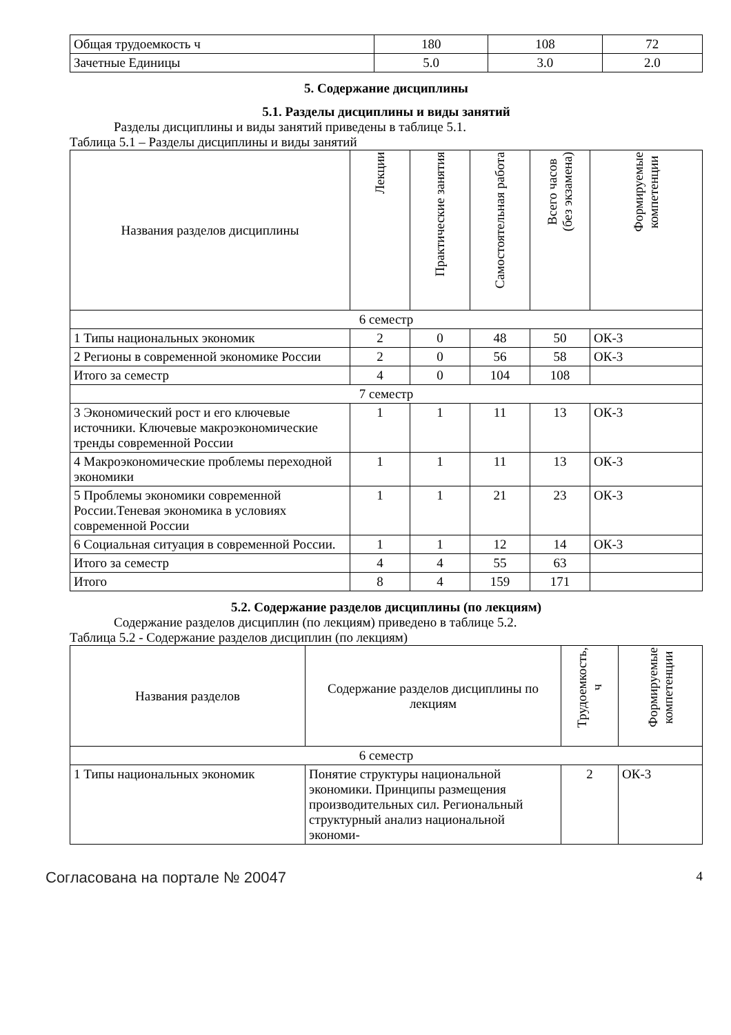| Общая трудоемкость ч | 180 | 108 | 72 |
| Зачетные Единицы | 5.0 | 3.0 | 2.0 |
5. Содержание дисциплины
5.1. Разделы дисциплины и виды занятий
Разделы дисциплины и виды занятий приведены в таблице 5.1.
Таблица 5.1 – Разделы дисциплины и виды занятий
| Названия разделов дисциплины | Лекции | Практические занятия | Самостоятельная работа | Всего часов (без экзамена) | Формируемые компетенции |
| --- | --- | --- | --- | --- | --- |
| 6 семестр | | | | | |
| 1 Типы национальных экономик | 2 | 0 | 48 | 50 | ОК-3 |
| 2 Регионы в современной экономике России | 2 | 0 | 56 | 58 | ОК-3 |
| Итого за семестр | 4 | 0 | 104 | 108 | |
| 7 семестр | | | | | |
| 3 Экономический рост и его ключевые источники. Ключевые макроэкономические тренды современной России | 1 | 1 | 11 | 13 | ОК-3 |
| 4 Макроэкономические проблемы переходной экономики | 1 | 1 | 11 | 13 | ОК-3 |
| 5 Проблемы экономики современной России.Теневая экономика в условиях современной России | 1 | 1 | 21 | 23 | ОК-3 |
| 6 Социальная ситуация в современной России. | 1 | 1 | 12 | 14 | ОК-3 |
| Итого за семестр | 4 | 4 | 55 | 63 | |
| Итого | 8 | 4 | 159 | 171 | |
5.2. Содержание разделов дисциплины (по лекциям)
Содержание разделов дисциплин (по лекциям) приведено в таблице 5.2.
Таблица 5.2 - Содержание разделов дисциплин (по лекциям)
| Названия разделов | Содержание разделов дисциплины по лекциям | Трудоемкость, ч | Формируемые компетенции |
| --- | --- | --- | --- |
| 6 семестр | | | |
| 1 Типы национальных экономик | Понятие структуры национальной экономики. Принципы размещения производительных сил. Региональный структурный анализ национальной экономи- | 2 | ОК-3 |
Согласована на портале № 20047 4